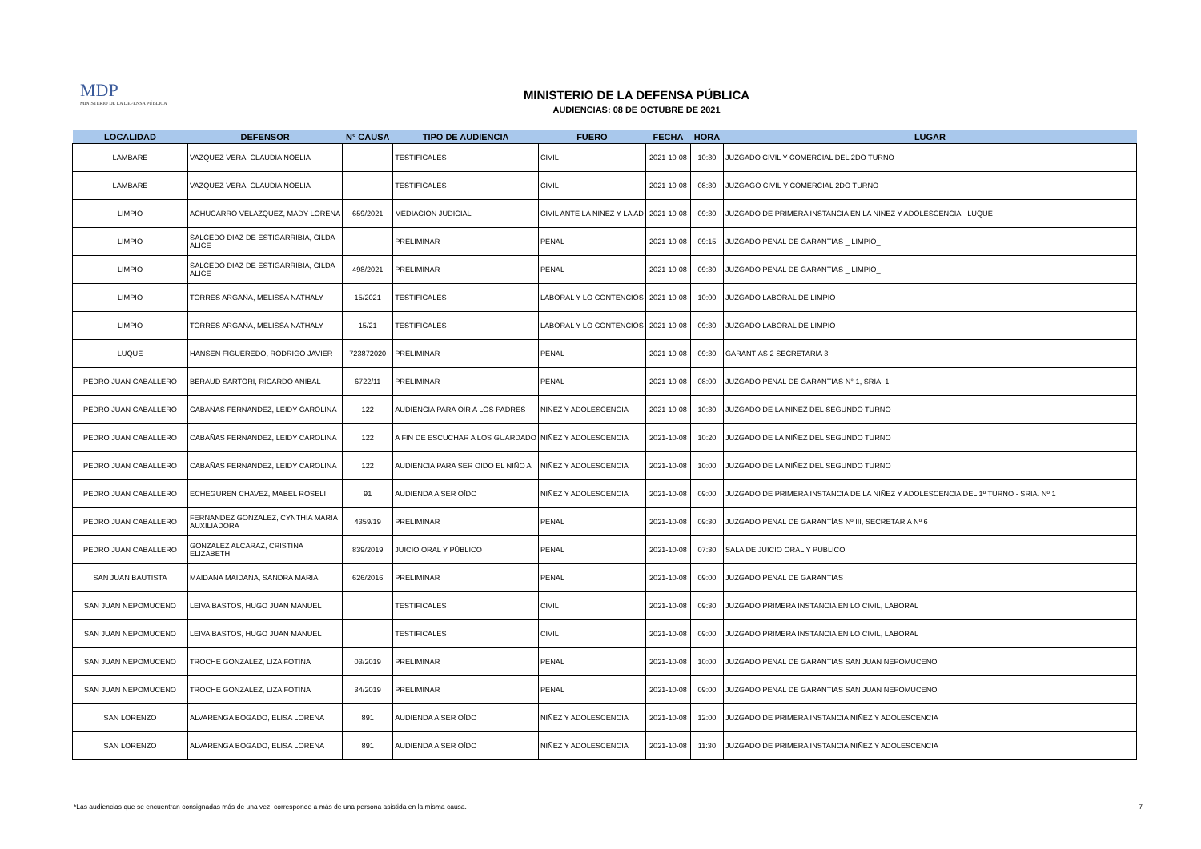MDP
MINISTERIO DE LA DEFENSA PÚBLICA
MINISTERIO DE LA DEFENSA PÚBLICA
AUDIENCIAS: 08 DE OCTUBRE DE 2021
| LOCALIDAD | DEFENSOR | N° CAUSA | TIPO DE AUDIENCIA | FUERO | FECHA | HORA | LUGAR |
| --- | --- | --- | --- | --- | --- | --- | --- |
| LAMBARE | VAZQUEZ VERA, CLAUDIA NOELIA | | TESTIFICALES | CIVIL | 2021-10-08 | 10:30 | JUZGADO CIVIL Y COMERCIAL DEL 2DO TURNO |
| LAMBARE | VAZQUEZ VERA, CLAUDIA NOELIA | | TESTIFICALES | CIVIL | 2021-10-08 | 08:30 | JUZGAGO CIVIL Y COMERCIAL 2DO TURNO |
| LIMPIO | ACHUCARRO VELAZQUEZ, MADY LORENA | 659/2021 | MEDIACION JUDICIAL | CIVIL ANTE LA NIÑEZ Y LA AD | 2021-10-08 | 09:30 | JUZGADO DE PRIMERA INSTANCIA EN LA NIÑEZ Y ADOLESCENCIA - LUQUE |
| LIMPIO | SALCEDO DIAZ DE ESTIGARRIBIA, CILDA ALICE | | PRELIMINAR | PENAL | 2021-10-08 | 09:15 | JUZGADO PENAL DE GARANTIAS _ LIMPIO_ |
| LIMPIO | SALCEDO DIAZ DE ESTIGARRIBIA, CILDA ALICE | 498/2021 | PRELIMINAR | PENAL | 2021-10-08 | 09:30 | JUZGADO PENAL DE GARANTIAS _ LIMPIO_ |
| LIMPIO | TORRES ARGAÑA, MELISSA NATHALY | 15/2021 | TESTIFICALES | LABORAL Y LO CONTENCIOS | 2021-10-08 | 10:00 | JUZGADO LABORAL DE LIMPIO |
| LIMPIO | TORRES ARGAÑA, MELISSA NATHALY | 15/21 | TESTIFICALES | LABORAL Y LO CONTENCIOS | 2021-10-08 | 09:30 | JUZGADO LABORAL DE LIMPIO |
| LUQUE | HANSEN FIGUEREDO, RODRIGO JAVIER | 723872020 | PRELIMINAR | PENAL | 2021-10-08 | 09:30 | GARANTIAS 2 SECRETARIA 3 |
| PEDRO JUAN CABALLERO | BERAUD SARTORI, RICARDO ANIBAL | 6722/11 | PRELIMINAR | PENAL | 2021-10-08 | 08:00 | JUZGADO PENAL DE GARANTIAS N° 1, SRIA. 1 |
| PEDRO JUAN CABALLERO | CABAÑAS FERNANDEZ, LEIDY CAROLINA | 122 | AUDIENCIA PARA OIR A LOS PADRES | NIÑEZ Y ADOLESCENCIA | 2021-10-08 | 10:30 | JUZGADO DE LA NIÑEZ DEL SEGUNDO TURNO |
| PEDRO JUAN CABALLERO | CABAÑAS FERNANDEZ, LEIDY CAROLINA | 122 | A FIN DE ESCUCHAR A LOS GUARDADO | NIÑEZ Y ADOLESCENCIA | 2021-10-08 | 10:20 | JUZGADO DE LA NIÑEZ DEL SEGUNDO TURNO |
| PEDRO JUAN CABALLERO | CABAÑAS FERNANDEZ, LEIDY CAROLINA | 122 | AUDIENCIA PARA SER OIDO EL NIÑO A | NIÑEZ Y ADOLESCENCIA | 2021-10-08 | 10:00 | JUZGADO DE LA NIÑEZ DEL SEGUNDO TURNO |
| PEDRO JUAN CABALLERO | ECHEGUREN CHAVEZ, MABEL ROSELI | 91 | AUDIENDA A SER OÍDO | NIÑEZ Y ADOLESCENCIA | 2021-10-08 | 09:00 | JUZGADO DE PRIMERA INSTANCIA DE LA NIÑEZ Y ADOLESCENCIA DEL 1º TURNO - SRIA. Nº 1 |
| PEDRO JUAN CABALLERO | FERNANDEZ GONZALEZ, CYNTHIA MARIA AUXILIADORA | 4359/19 | PRELIMINAR | PENAL | 2021-10-08 | 09:30 | JUZGADO PENAL DE GARANTÍAS Nº III, SECRETARIA Nº 6 |
| PEDRO JUAN CABALLERO | GONZALEZ ALCARAZ, CRISTINA ELIZABETH | 839/2019 | JUICIO ORAL Y PÚBLICO | PENAL | 2021-10-08 | 07:30 | SALA DE JUICIO ORAL Y PUBLICO |
| SAN JUAN BAUTISTA | MAIDANA MAIDANA, SANDRA MARIA | 626/2016 | PRELIMINAR | PENAL | 2021-10-08 | 09:00 | JUZGADO PENAL DE GARANTIAS |
| SAN JUAN NEPOMUCENO | LEIVA BASTOS, HUGO JUAN MANUEL | | TESTIFICALES | CIVIL | 2021-10-08 | 09:30 | JUZGADO PRIMERA INSTANCIA EN LO CIVIL, LABORAL |
| SAN JUAN NEPOMUCENO | LEIVA BASTOS, HUGO JUAN MANUEL | | TESTIFICALES | CIVIL | 2021-10-08 | 09:00 | JUZGADO PRIMERA INSTANCIA EN LO CIVIL, LABORAL |
| SAN JUAN NEPOMUCENO | TROCHE GONZALEZ, LIZA FOTINA | 03/2019 | PRELIMINAR | PENAL | 2021-10-08 | 10:00 | JUZGADO PENAL DE GARANTIAS SAN JUAN NEPOMUCENO |
| SAN JUAN NEPOMUCENO | TROCHE GONZALEZ, LIZA FOTINA | 34/2019 | PRELIMINAR | PENAL | 2021-10-08 | 09:00 | JUZGADO PENAL DE GARANTIAS SAN JUAN NEPOMUCENO |
| SAN LORENZO | ALVARENGA BOGADO, ELISA LORENA | 891 | AUDIENDA A SER OÍDO | NIÑEZ Y ADOLESCENCIA | 2021-10-08 | 12:00 | JUZGADO DE PRIMERA INSTANCIA NIÑEZ Y ADOLESCENCIA |
| SAN LORENZO | ALVARENGA BOGADO, ELISA LORENA | 891 | AUDIENDA A SER OÍDO | NIÑEZ Y ADOLESCENCIA | 2021-10-08 | 11:30 | JUZGADO DE PRIMERA INSTANCIA NIÑEZ Y ADOLESCENCIA |
*Las audiencias que se encuentran consignadas más de una vez, corresponde a más de una persona asistida en la misma causa. 7